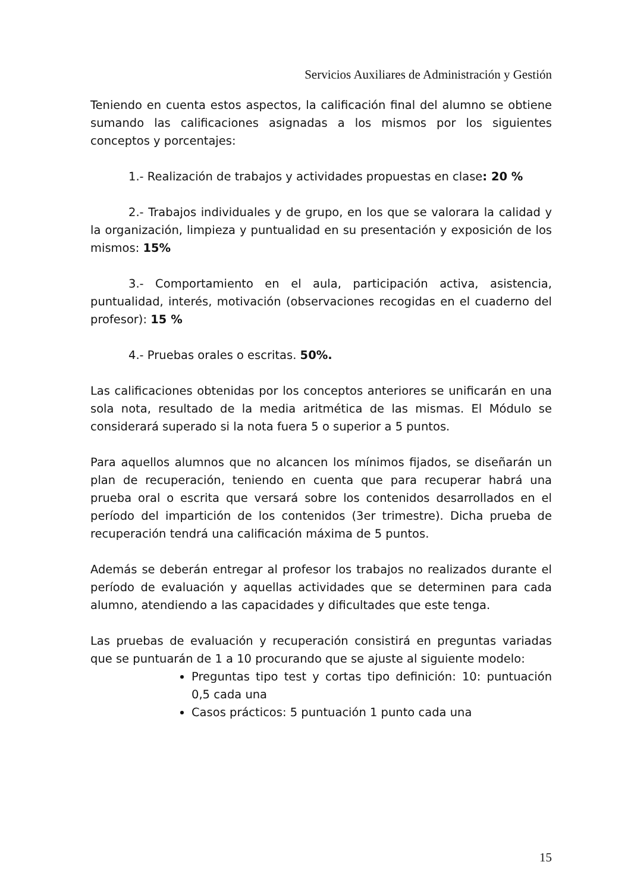Servicios Auxiliares de Administración y Gestión
Teniendo en cuenta estos aspectos, la calificación final del alumno se obtiene sumando las calificaciones asignadas a los mismos por los siguientes conceptos y porcentajes:
1.- Realización de trabajos y actividades propuestas en clase: 20 %
2.- Trabajos individuales y de grupo, en los que se valorara la calidad y la organización, limpieza y puntualidad en su presentación y exposición de los mismos: 15%
3.- Comportamiento en el aula, participación activa, asistencia, puntualidad, interés, motivación (observaciones recogidas en el cuaderno del profesor): 15 %
4.- Pruebas orales o escritas. 50%.
Las calificaciones obtenidas por los conceptos anteriores se unificarán en una sola nota, resultado de la media aritmética de las mismas. El Módulo se considerará superado si la nota fuera 5 o superior a 5 puntos.
Para aquellos alumnos que no alcancen los mínimos fijados, se diseñarán un plan de recuperación, teniendo en cuenta que para recuperar habrá una prueba oral o escrita que versará sobre los contenidos desarrollados en el período del impartición de los contenidos (3er trimestre). Dicha prueba de recuperación tendrá una calificación máxima de 5 puntos.
Además se deberán entregar al profesor los trabajos no realizados durante el período de evaluación y aquellas actividades que se determinen para cada alumno, atendiendo a las capacidades y dificultades que este tenga.
Las pruebas de evaluación y recuperación consistirá en preguntas variadas que se puntuarán de 1 a 10 procurando que se ajuste al siguiente modelo:
Preguntas tipo test y cortas tipo definición: 10: puntuación 0,5 cada una
Casos prácticos: 5 puntuación 1 punto cada una
15